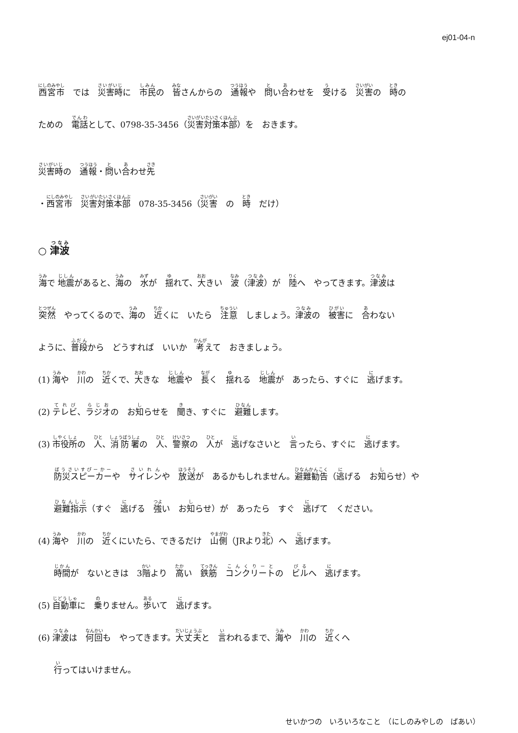ej01-04-n
西宮市　では　災害時に　市民の　皆さんからの　通報や　問い合わせを　受ける　災害の　時の
ための　電話として、0798-35-3456（災害対策本部）を　おきます。
災害時の　通報・問い合わせ先
・西宮市　災害対策本部　078-35-3456（災害　の　時　だけ）
○ 津波
海で 地震があると、海の　水が　揺れて、大きい　波（津波）が　陸へ　やってきます。津波は
突然　やってくるので、海の　近くに　いたら　注意　しましょう。津波の　被害に　合わない
ように、普段から　どうすれば　いいか　考えて　おきましょう。
(1) 海や　川の　近くで、大きな　地震や　長く　揺れる　地震が　あったら、すぐに　逃げます。
(2) テレビ、ラジオの　お知らせを　聞き、すぐに　避難します。
(3) 市役所の　人、消防署の　人、警察の　人が　逃げなさいと　言ったら、すぐに　逃げます。
防災スピーカーや　サイレンや　放送が　あるかもしれません。避難勧告（逃げる　お知らせ）や
避難指示（すぐ　逃げる　強い　お知らせ）が　あったら　すぐ　逃げて　ください。
(4) 海や　川の　近くにいたら、できるだけ　山側（JRより北）へ　逃げます。
時間が　ないときは　3階より　高い　鉄筋　コンクリートの　ビルへ　逃げます。
(5) 自動車に　乗りません。歩いて　逃げます。
(6) 津波は　何回も　やってきます。大丈夫と　言われるまで、海や　川の　近くへ
行ってはいけません。
せいかつの　いろいろなこと　（にしのみやしの　ばあい）